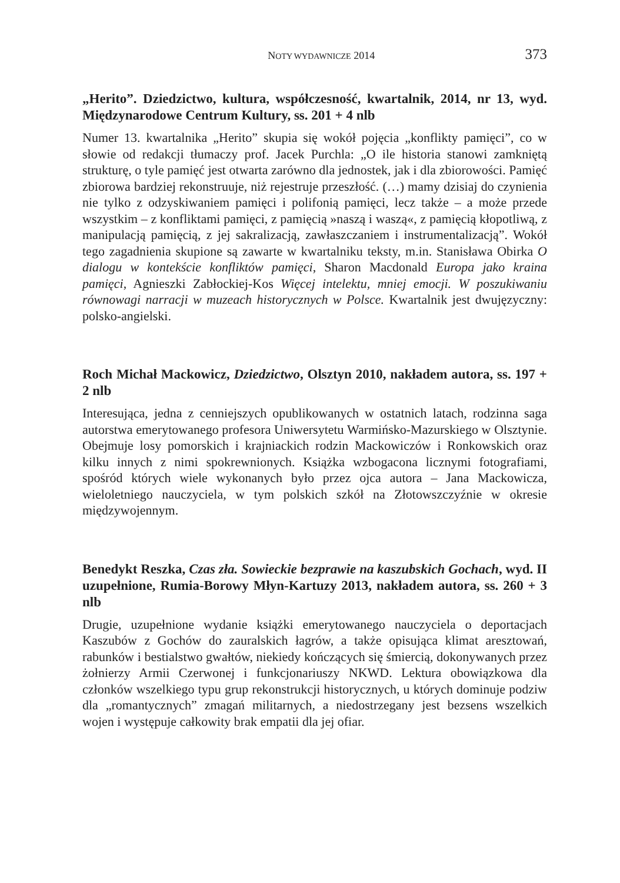NOTY WYDAWNICZE 2014 373
„Herito”. Dziedzictwo, kultura, współczesność, kwartalnik, 2014, nr 13, wyd. Międzynarodowe Centrum Kultury, ss. 201 + 4 nlb
Numer 13. kwartalnika „Herito” skupia się wokół pojęcia „konflikty pamięci”, co w słowie od redakcji tłumaczy prof. Jacek Purchla: „O ile historia stanowi zamkniętą strukturę, o tyle pamięć jest otwarta zarówno dla jednostek, jak i dla zbiorowości. Pamięć zbiorowa bardziej rekonstruuje, niż rejestruje przeszłość. (…) mamy dzisiaj do czynienia nie tylko z odzyskiwaniem pamięci i polifonią pamięci, lecz także – a może przede wszystkim – z konfliktami pamięci, z pamięcią »naszą i waszą«, z pamięcią kłopotliwą, z manipulacją pamięcią, z jej sakralizacją, zawłaszczaniem i instrumentalizacją”. Wokół tego zagadnienia skupione są zawarte w kwartalniku teksty, m.in. Stanisława Obirka O dialogu w kontekście konfliktów pamięci, Sharon Macdonald Europa jako kraina pamięci, Agnieszki Zabłockiej-Kos Więcej intelektu, mniej emocji. W poszukiwaniu równowagi narracji w muzeach historycznych w Polsce. Kwartalnik jest dwujęzyczny: polsko-angielski.
Roch Michał Mackowicz, Dziedzictwo, Olsztyn 2010, nakładem autora, ss. 197 + 2 nlb
Interesująca, jedna z cenniejszych opublikowanych w ostatnich latach, rodzinna saga autorstwa emerytowanego profesora Uniwersytetu Warmińsko-Mazurskiego w Olsztynie. Obejmuje losy pomorskich i krajniackich rodzin Mackowiczów i Ronkowskich oraz kilku innych z nimi spokrewnionych. Książka wzbogacona licznymi fotografiami, spośród których wiele wykonanych było przez ojca autora – Jana Mackowicza, wieloletniego nauczyciela, w tym polskich szkół na Złotowszczyźnie w okresie międzywojennym.
Benedykt Reszka, Czas zła. Sowieckie bezprawie na kaszubskich Gochach, wyd. II uzupełnione, Rumia-Borowy Młyn-Kartuzy 2013, nakładem autora, ss. 260 + 3 nlb
Drugie, uzupełnione wydanie książki emerytowanego nauczyciela o deportacjach Kaszubów z Gochów do zauralskich łagrów, a także opisująca klimat aresztowań, rabunków i bestialstwo gwałtów, niekiedy kończących się śmiercią, dokonywanych przez żołnierzy Armii Czerwonej i funkcjonariuszy NKWD. Lektura obowiązkowa dla członków wszelkiego typu grup rekonstrukcji historycznych, u których dominuje podziw dla „romantycznych” zmagań militarnych, a niedostrzegany jest bezsens wszelkich wojen i występuje całkowity brak empatii dla jej ofiar.